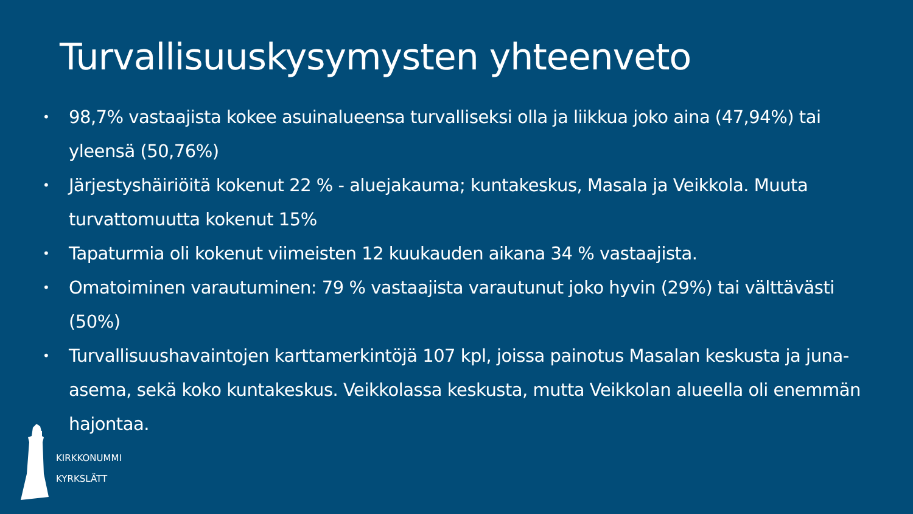Turvallisuuskysymysten yhteenveto
• 98,7% vastaajista kokee asuinalueensa turvalliseksi olla ja liikkua joko aina (47,94%) tai yleensä (50,76%)
• Järjestyshäiriöitä kokenut 22 % - aluejakauma; kuntakeskus, Masala ja Veikkola. Muuta turvattomuutta kokenut 15%
• Tapaturmia oli kokenut viimeisten 12 kuukauden aikana 34 % vastaajista.
• Omatoiminen varautuminen: 79 % vastaajista varautunut joko hyvin (29%) tai välttävästi (50%)
• Turvallisuushavaintojen karttamerkintöjä 107 kpl, joissa painotus Masalan keskusta ja juna-asema, sekä koko kuntakeskus. Veikkolassa keskusta, mutta Veikkolan alueella oli enemmän hajontaa.
KIRKKONUMMI
KYRKSLÄTT